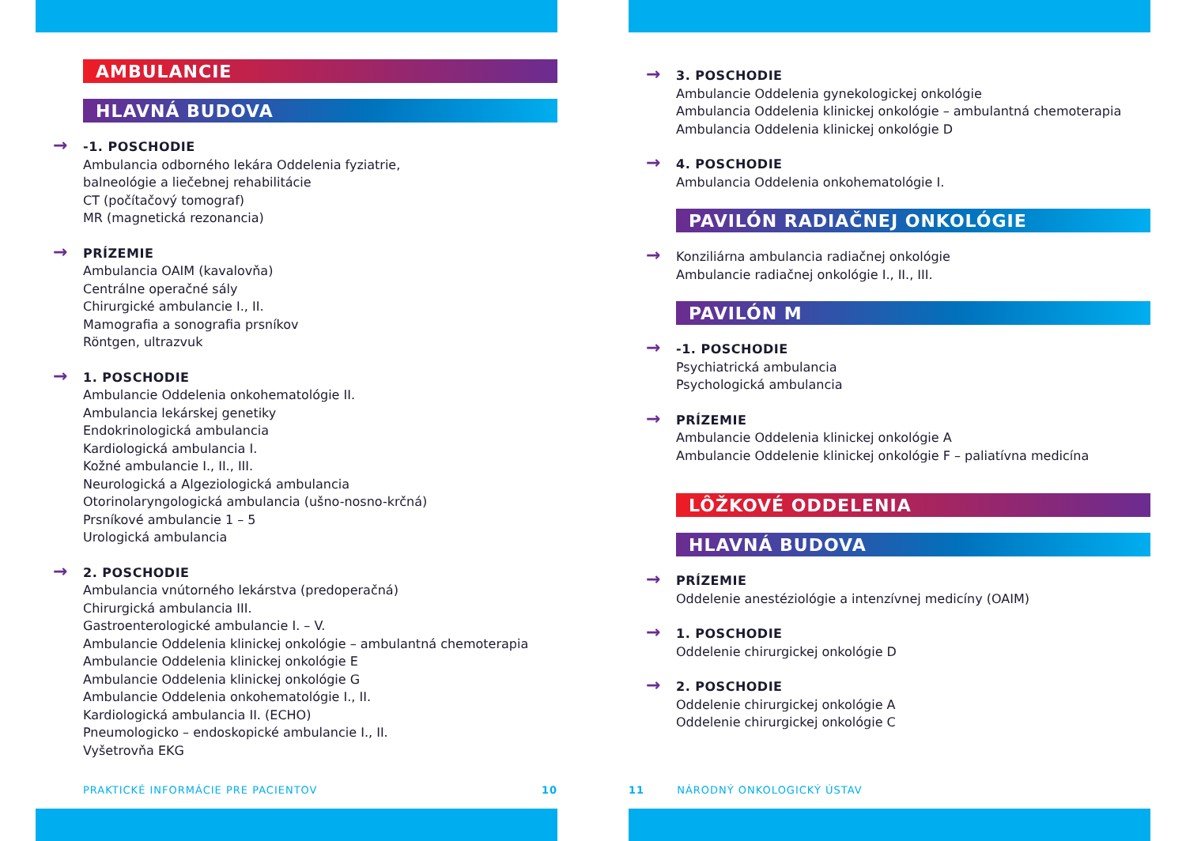AMBULANCIE
HLAVNÁ BUDOVA
-1. POSCHODIE
Ambulancia odborného lekára Oddelenia fyziatrie,
balneológie a liečebnej rehabilitácie
CT (počítačový tomograf)
MR (magnetická rezonancia)
PRÍZEMIE
Ambulancia OAIM (kavalovňa)
Centrálne operačné sály
Chirurgické ambulancie I., II.
Mamografia a sonografia prsníkov
Röntgen, ultrazvuk
1. POSCHODIE
Ambulancie Oddelenia onkohematológie II.
Ambulancia lekárskej genetiky
Endokrinologická ambulancia
Kardiologická ambulancia I.
Kožné ambulancie I., II., III.
Neurologická a Algeziologická ambulancia
Otorinolaryngologická ambulancia (ušno-nosno-krčná)
Prsníkové ambulancie 1 – 5
Urologická ambulancia
2. POSCHODIE
Ambulancia vnútorného lekárstva (predoperačná)
Chirurgická ambulancia III.
Gastroenterologické ambulancie I. – V.
Ambulancie Oddelenia klinickej onkológie – ambulantná chemoterapia
Ambulancie Oddelenia klinickej onkológie E
Ambulancie Oddelenia klinickej onkológie G
Ambulancie Oddelenia onkohematológie I., II.
Kardiologická ambulancia II. (ECHO)
Pneumologicko – endoskopické ambulancie I., II.
Vyšetrovňa EKG
PRAKTICKÉ INFORMÁCIE PRE PACIENTOV 10
3. POSCHODIE
Ambulancie Oddelenia gynekologickej onkológie
Ambulancia Oddelenia klinickej onkológie – ambulantná chemoterapia
Ambulancia Oddelenia klinickej onkológie D
4. POSCHODIE
Ambulancia Oddelenia onkohematológie I.
PAVILÓN RADIAČNEJ ONKOLÓGIE
Konziliárna ambulancia radiačnej onkológie
Ambulancie radiačnej onkológie I., II., III.
PAVILÓN M
-1. POSCHODIE
Psychiatrická ambulancia
Psychologická ambulancia
PRÍZEMIE
Ambulancie Oddelenia klinickej onkológie A
Ambulancie Oddelenie klinickej onkológie F – paliatívna medicína
LÔŽKOVÉ ODDELENIA
HLAVNÁ BUDOVA
PRÍZEMIE
Oddelenie anestéziológie a intenzívnej medicíny (OAIM)
1. POSCHODIE
Oddelenie chirurgickej onkológie D
2. POSCHODIE
Oddelenie chirurgickej onkológie A
Oddelenie chirurgickej onkológie C
11 NÁRODNÝ ONKOLOGICKÝ ÚSTAV